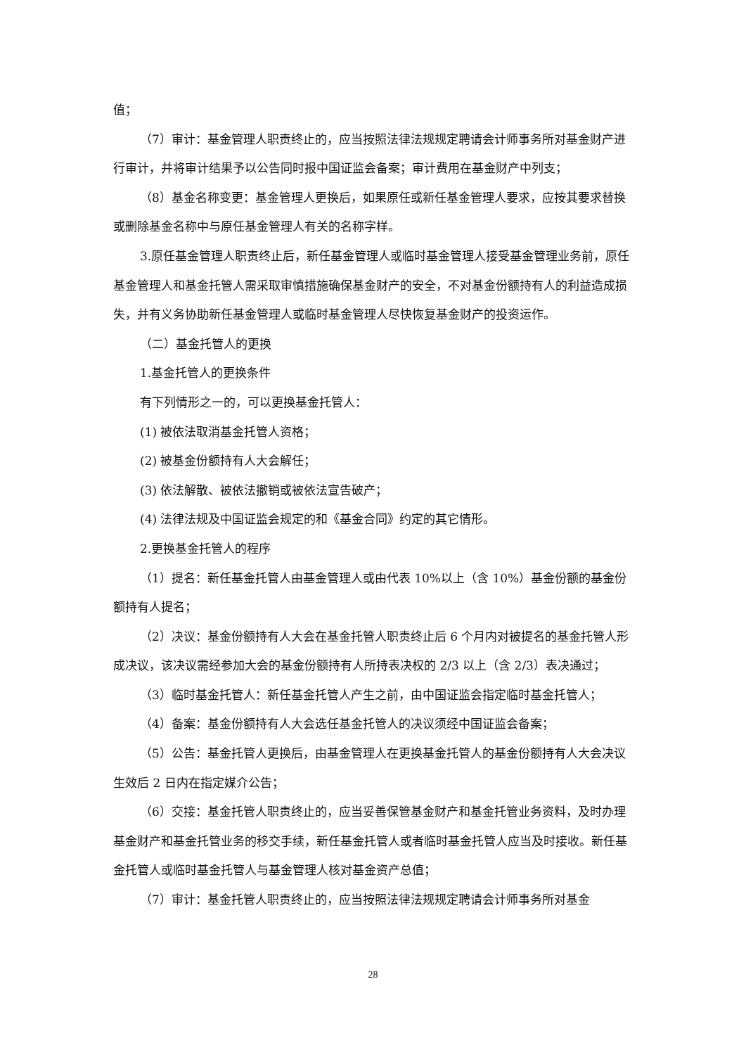值；
（7）审计：基金管理人职责终止的，应当按照法律法规规定聘请会计师事务所对基金财产进行审计，并将审计结果予以公告同时报中国证监会备案；审计费用在基金财产中列支；
（8）基金名称变更：基金管理人更换后，如果原任或新任基金管理人要求，应按其要求替换或删除基金名称中与原任基金管理人有关的名称字样。
3.原任基金管理人职责终止后，新任基金管理人或临时基金管理人接受基金管理业务前，原任基金管理人和基金托管人需采取审慎措施确保基金财产的安全，不对基金份额持有人的利益造成损失，并有义务协助新任基金管理人或临时基金管理人尽快恢复基金财产的投资运作。
（二）基金托管人的更换
1.基金托管人的更换条件
有下列情形之一的，可以更换基金托管人：
(1) 被依法取消基金托管人资格；
(2) 被基金份额持有人大会解任；
(3) 依法解散、被依法撤销或被依法宣告破产；
(4) 法律法规及中国证监会规定的和《基金合同》约定的其它情形。
2.更换基金托管人的程序
（1）提名：新任基金托管人由基金管理人或由代表 10%以上（含 10%）基金份额的基金份额持有人提名；
（2）决议：基金份额持有人大会在基金托管人职责终止后 6 个月内对被提名的基金托管人形成决议，该决议需经参加大会的基金份额持有人所持表决权的 2/3 以上（含 2/3）表决通过；
（3）临时基金托管人：新任基金托管人产生之前，由中国证监会指定临时基金托管人；
（4）备案：基金份额持有人大会选任基金托管人的决议须经中国证监会备案；
（5）公告：基金托管人更换后，由基金管理人在更换基金托管人的基金份额持有人大会决议生效后 2 日内在指定媒介公告；
（6）交接：基金托管人职责终止的，应当妥善保管基金财产和基金托管业务资料，及时办理基金财产和基金托管业务的移交手续，新任基金托管人或者临时基金托管人应当及时接收。新任基金托管人或临时基金托管人与基金管理人核对基金资产总值；
（7）审计：基金托管人职责终止的，应当按照法律法规规定聘请会计师事务所对基金
28